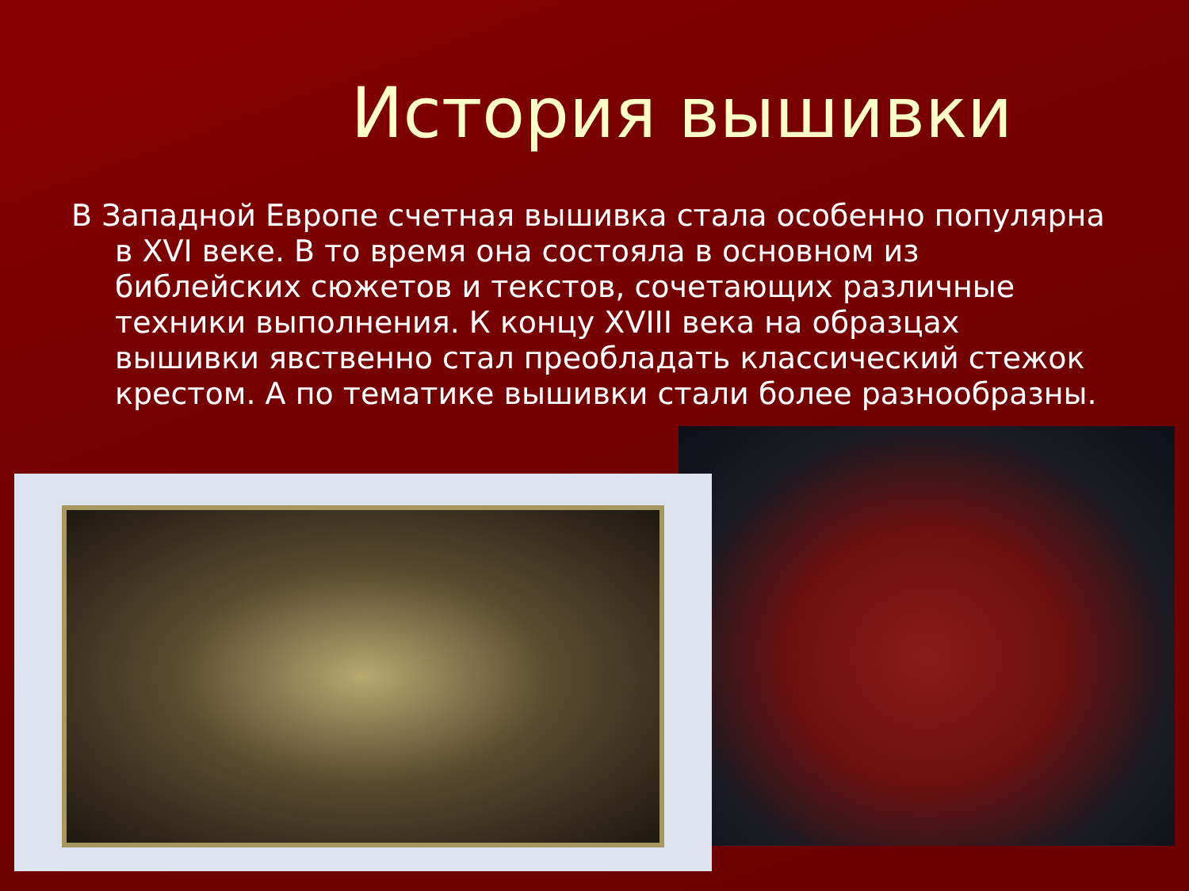История вышивки
В Западной Европе счетная вышивка стала особенно популярна в XVI веке. В то время она состояла в основном из библейских сюжетов и текстов, сочетающих различные техники выполнения. К концу XVIII века на образцах вышивки явственно стал преобладать классический стежок крестом. А по тематике вышивки стали более разнообразны.